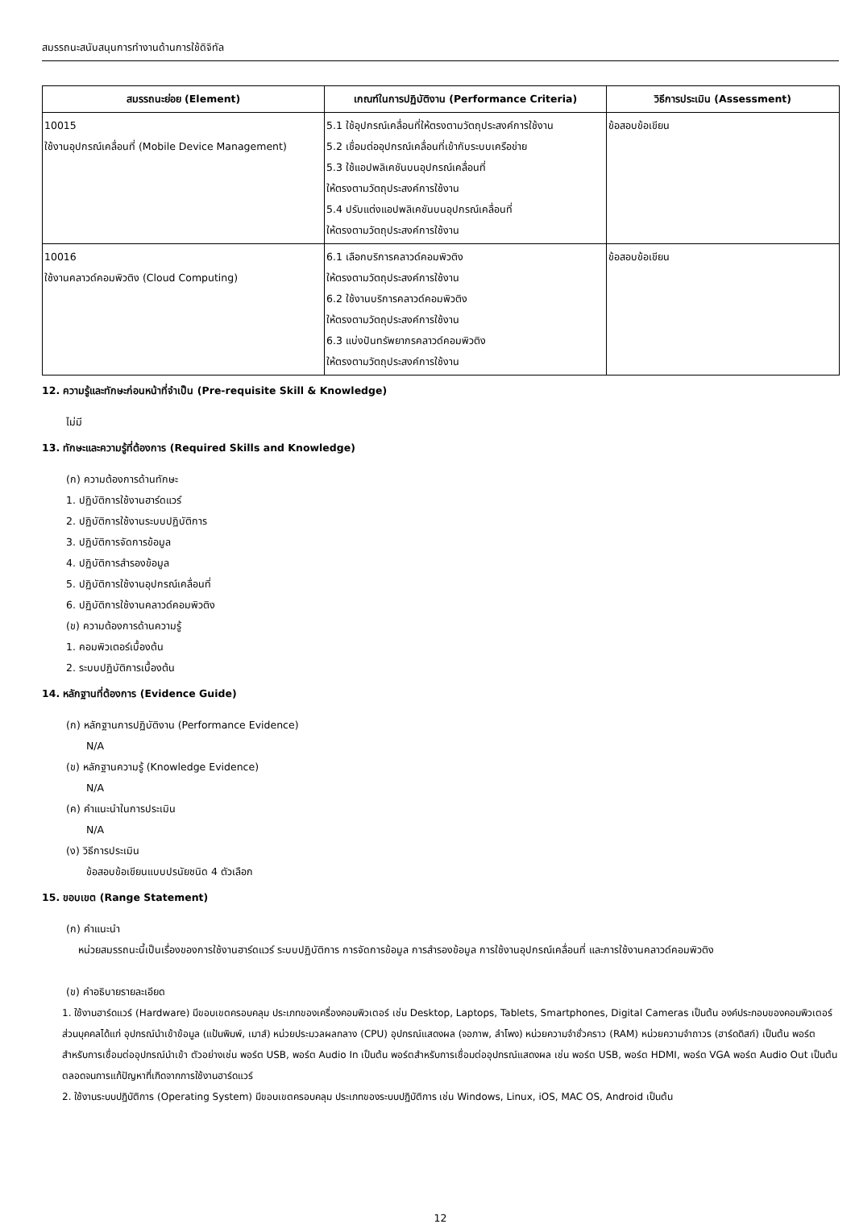สมรรถนะสนับสนุนการทำงานด้านการใช้ดิจิทัล
| สมรรถนะย่อย (Element) | เกณฑ์ในการปฏิบัติงาน (Performance Criteria) | วิธีการประเมิน (Assessment) |
| --- | --- | --- |
| 10015 ใช้งานอุปกรณ์เคลื่อนที่ (Mobile Device Management) | 5.1 ใช้อุปกรณ์เคลื่อนที่ให้ตรงตามวัตถุประสงค์การใช้งาน 5.2 เชื่อมต่ออุปกรณ์เคลื่อนที่เข้ากับระบบเครือข่าย 5.3 ใช้แอปพลิเคชันบนอุปกรณ์เคลื่อนที่ ให้ตรงตามวัตถุประสงค์การใช้งาน 5.4 ปรับแต่งแอปพลิเคชันบนอุปกรณ์เคลื่อนที่ ให้ตรงตามวัตถุประสงค์การใช้งาน | ข้อสอบข้อเขียน |
| 10016 ใช้งานคลาวด์คอมพิวติง (Cloud Computing) | 6.1 เลือกบริการคลาวด์คอมพิวติง ให้ตรงตามวัตถุประสงค์การใช้งาน 6.2 ใช้งานบริการคลาวด์คอมพิวติง ให้ตรงตามวัตถุประสงค์การใช้งาน 6.3 แบ่งปันทรัพยากรคลาวด์คอมพิวติง ให้ตรงตามวัตถุประสงค์การใช้งาน | ข้อสอบข้อเขียน |
12. ความรู้และทักษะก่อนหน้าที่จำเป็น (Pre-requisite Skill & Knowledge)
ไม่มี
13. ทักษะและความรู้ที่ต้องการ (Required Skills and Knowledge)
(ก) ความต้องการด้านทักษะ
1. ปฏิบัติการใช้งานฮาร์ดแวร์
2. ปฏิบัติการใช้งานระบบปฏิบัติการ
3. ปฏิบัติการจัดการข้อมูล
4. ปฏิบัติการสำรองข้อมูล
5. ปฏิบัติการใช้งานอุปกรณ์เคลื่อนที่
6. ปฏิบัติการใช้งานคลาวด์คอมพิวติง
(ข) ความต้องการด้านความรู้
1. คอมพิวเตอร์เบื้องต้น
2. ระบบปฏิบัติการเบื้องต้น
14. หลักฐานที่ต้องการ (Evidence Guide)
(ก) หลักฐานการปฏิบัติงาน (Performance Evidence)
N/A
(ข) หลักฐานความรู้ (Knowledge Evidence)
N/A
(ค) คำแนะนำในการประเมิน
N/A
(ง) วิธีการประเมิน
ข้อสอบข้อเขียนแบบปรนัยชนิด 4 ตัวเลือก
15. ขอบเขต (Range Statement)
(ก) คำแนะนำ
หน่วยสมรรถนะนี้เป็นเรื่องของการใช้งานฮาร์ดแวร์ ระบบปฏิบัติการ การจัดการข้อมูล การสำรองข้อมูล การใช้งานอุปกรณ์เคลื่อนที่ และการใช้งานคลาวด์คอมพิวติง
(ข) คำอธิบายรายละเอียด
1. ใช้งานฮาร์ดแวร์ (Hardware) มีขอบเขตครอบคลุม ประเภทของเครื่องคอมพิวเตอร์ เช่น Desktop, Laptops, Tablets, Smartphones, Digital Cameras เป็นต้น องค์ประกอบของคอมพิวเตอร์ส่วนบุคคลได้แก่ อุปกรณ์นำเข้าข้อมูล (แป้นพิมพ์, เมาส์) หน่วยประมวลผลกลาง (CPU) อุปกรณ์แสดงผล (จอภาพ, ลำโพง) หน่วยความจำชั่วคราว (RAM) หน่วยความจำถาวร (ฮาร์ดดิสก์) เป็นต้น พอร์ตสำหรับการเชื่อมต่ออุปกรณ์นำเข้า ตัวอย่างเช่น พอร์ต USB, พอร์ต Audio In เป็นต้น พอร์ตสำหรับการเชื่อมต่ออุปกรณ์แสดงผล เช่น พอร์ต USB, พอร์ต HDMI, พอร์ต VGA พอร์ต Audio Out เป็นต้น ตลอดจนการแก้ปัญหาที่เกิดจากการใช้งานฮาร์ดแวร์
2. ใช้งานระบบปฏิบัติการ (Operating System) มีขอบเขตครอบคลุม ประเภทของระบบปฏิบัติการ เช่น Windows, Linux, iOS, MAC OS, Android เป็นต้น
12